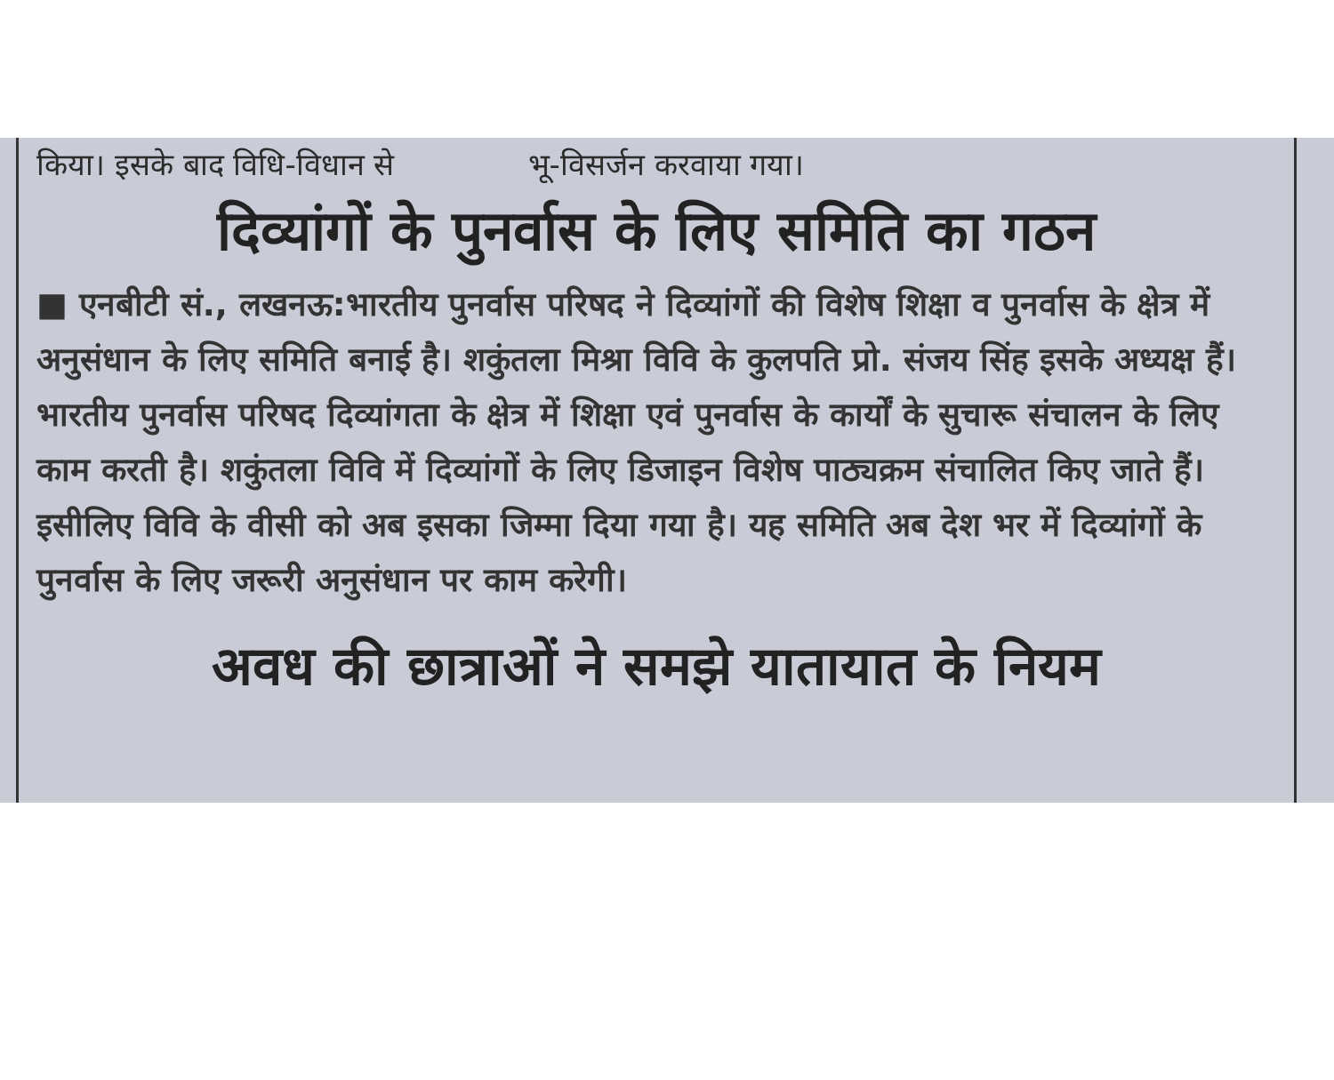किया। इसके बाद विधि-विधान से भू-विसर्जन करवाया गया।
दिव्यांगों के पुनर्वास के लिए समिति का गठन
■ एनबीटी सं., लखनऊ:भारतीय पुनर्वास परिषद ने दिव्यांगों की विशेष शिक्षा व पुनर्वास के क्षेत्र में अनुसंधान के लिए समिति बनाई है। शकुंतला मिश्रा विवि के कुलपति प्रो. संजय सिंह इसके अध्यक्ष हैं। भारतीय पुनर्वास परिषद दिव्यांगता के क्षेत्र में शिक्षा एवं पुनर्वास के कार्यों के सुचारू संचालन के लिए काम करती है। शकुंतला विवि में दिव्यांगों के लिए डिजाइन विशेष पाठ्यक्रम संचालित किए जाते हैं। इसीलिए विवि के वीसी को अब इसका जिम्मा दिया गया है। यह समिति अब देश भर में दिव्यांगों के पुनर्वास के लिए जरूरी अनुसंधान पर काम करेगी।
अवध की छात्राओं ने समझे यातायात के नियम